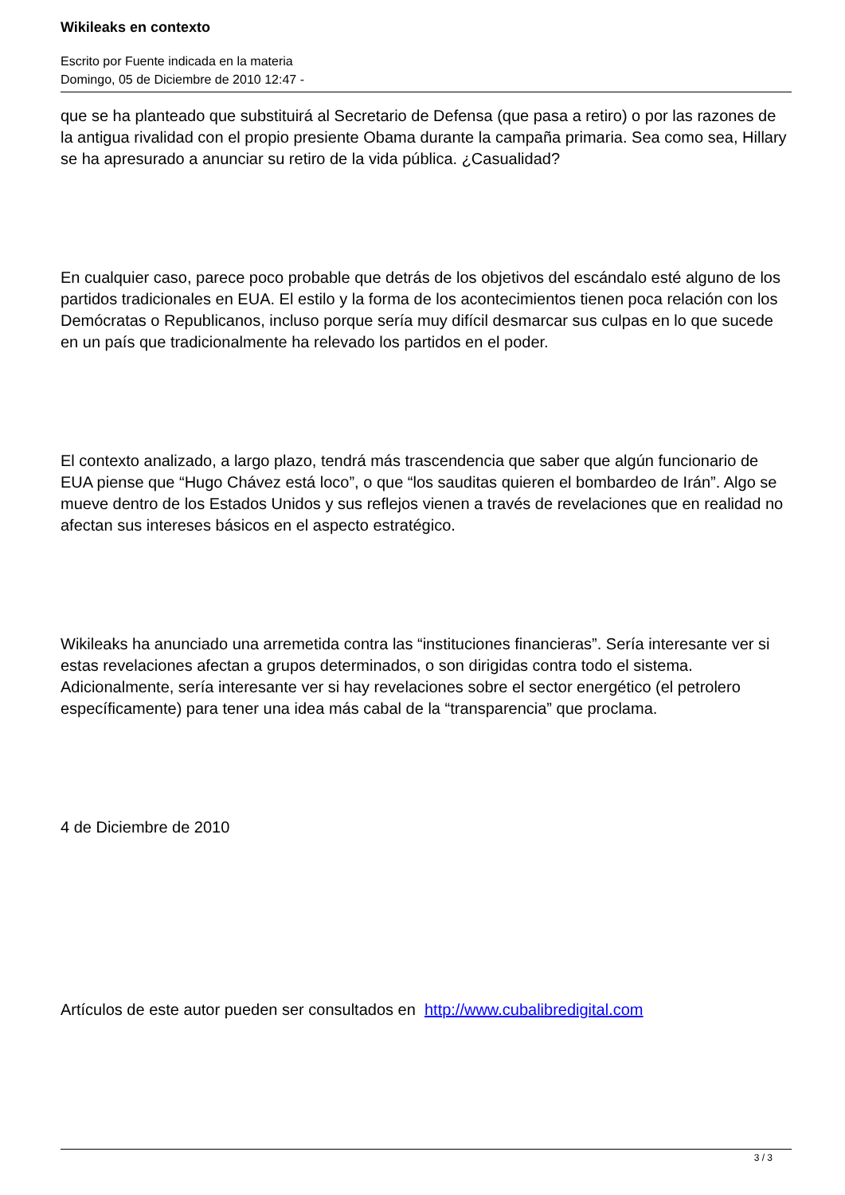Wikileaks en contexto
Escrito por Fuente indicada en la materia
Domingo, 05 de Diciembre de 2010 12:47 -
que se ha planteado que substituirá al Secretario de Defensa (que pasa a retiro) o por las razones de la antigua rivalidad con el propio presiente Obama durante la campaña primaria. Sea como sea, Hillary se ha apresurado a anunciar su retiro de la vida pública. ¿Casualidad?
En cualquier caso, parece poco probable que detrás de los objetivos del escándalo esté alguno de los partidos tradicionales en EUA. El estilo y la forma de los acontecimientos tienen poca relación con los Demócratas o Republicanos, incluso porque sería muy difícil desmarcar sus culpas en lo que sucede en un país que tradicionalmente ha relevado los partidos en el poder.
El contexto analizado, a largo plazo, tendrá más trascendencia que saber que algún funcionario de EUA piense que “Hugo Chávez está loco”, o que “los sauditas quieren el bombardeo de Irán”. Algo se mueve dentro de los Estados Unidos y sus reflejos vienen a través de revelaciones que en realidad no afectan sus intereses básicos en el aspecto estratégico.
Wikileaks ha anunciado una arremetida contra las “instituciones financieras”. Sería interesante ver si estas revelaciones afectan a grupos determinados, o son dirigidas contra todo el sistema. Adicionalmente, sería interesante ver si hay revelaciones sobre el sector energético (el petrolero específicamente) para tener una idea más cabal de la “transparencia” que proclama.
4 de Diciembre de 2010
Artículos de este autor pueden ser consultados en http://www.cubalibredigital.com
3 / 3